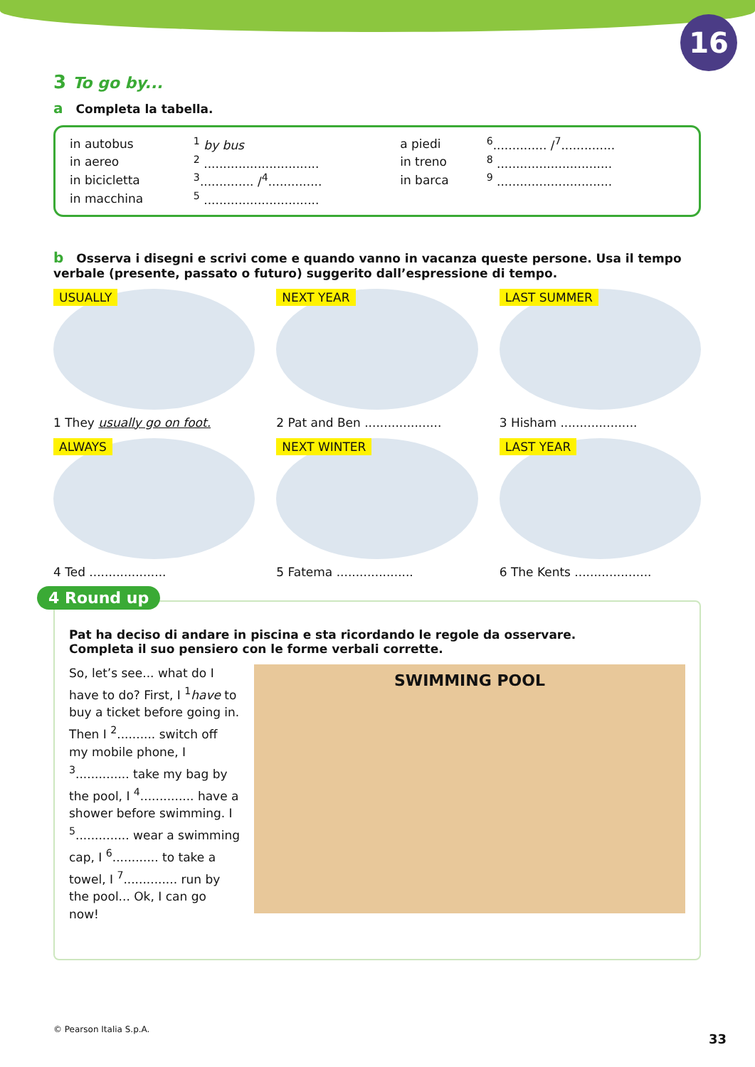16
3 To go by...
a Completa la tabella.
| in autobus | <sup>1</sup> by bus | a piedi | <sup>6</sup>.............. /<sup>7</sup>.............. |
| in aereo | <sup>2</sup> .............................. | in treno | <sup>8</sup> .............................. |
| in bicicletta | <sup>3</sup>.............. /<sup>4</sup>.............. | in barca | <sup>9</sup> .............................. |
| in macchina | <sup>5</sup> .............................. | | |
b Osserva i disegni e scrivi come e quando vanno in vacanza queste persone. Usa il tempo verbale (presente, passato o futuro) suggerito dall’espressione di tempo.
USUALLY
1 They usually go on foot.
NEXT YEAR
2 Pat and Ben ....................
LAST SUMMER
3 Hisham ....................
ALWAYS
4 Ted ....................
NEXT WINTER
5 Fatema ....................
LAST YEAR
6 The Kents ....................
4 Round up
Pat ha deciso di andare in piscina e sta ricordando le regole da osservare.
Completa il suo pensiero con le forme verbali corrette.
So, let’s see... what do I have to do? First, I <sup>1</sup>have to buy a ticket before going in. Then I <sup>2</sup>.......... switch off my mobile phone, I <sup>3</sup>.............. take my bag by the pool, I <sup>4</sup>.............. have a shower before swimming. I <sup>5</sup>.............. wear a swimming cap, I <sup>6</sup>............ to take a towel, I <sup>7</sup>.............. run by the pool... Ok, I can go now!
SWIMMING POOL
© Pearson Italia S.p.A.
33